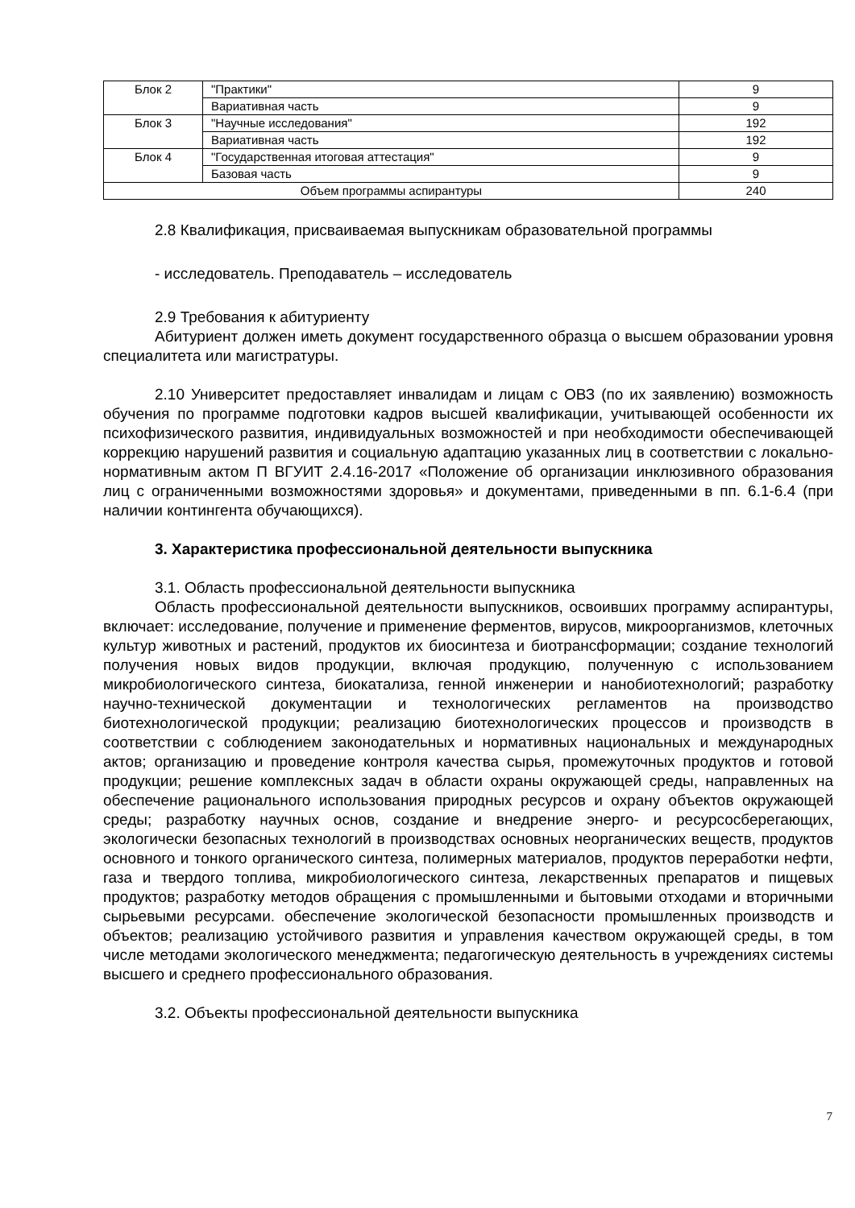| Блок 2 | "Практики" | 9 |
| | Вариативная часть | 9 |
| Блок 3 | "Научные исследования" | 192 |
| | Вариативная часть | 192 |
| Блок 4 | "Государственная итоговая аттестация" | 9 |
| | Базовая часть | 9 |
| Объем программы аспирантуры | | 240 |
2.8 Квалификация, присваиваемая выпускникам образовательной программы
- исследователь. Преподаватель – исследователь
2.9 Требования к абитуриенту
Абитуриент должен иметь документ государственного образца о высшем образовании уровня специалитета или магистратуры.
2.10 Университет предоставляет инвалидам и лицам с ОВЗ (по их заявлению) возможность обучения по программе подготовки кадров высшей квалификации, учитывающей особенности их психофизического развития, индивидуальных возможностей и при необходимости обеспечивающей коррекцию нарушений развития и социальную адаптацию указанных лиц в соответствии с локально-нормативным актом П ВГУИТ 2.4.16-2017 «Положение об организации инклюзивного образования лиц с ограниченными возможностями здоровья» и документами, приведенными в пп. 6.1-6.4 (при наличии контингента обучающихся).
3. Характеристика профессиональной деятельности выпускника
3.1. Область профессиональной деятельности выпускника
Область профессиональной деятельности выпускников, освоивших программу аспирантуры, включает: исследование, получение и применение ферментов, вирусов, микроорганизмов, клеточных культур животных и растений, продуктов их биосинтеза и биотрансформации; создание технологий получения новых видов продукции, включая продукцию, полученную с использованием микробиологического синтеза, биокатализа, генной инженерии и нанобиотехнологий; разработку научно-технической документации и технологических регламентов на производство биотехнологической продукции; реализацию биотехнологических процессов и производств в соответствии с соблюдением законодательных и нормативных национальных и международных актов; организацию и проведение контроля качества сырья, промежуточных продуктов и готовой продукции; решение комплексных задач в области охраны окружающей среды, направленных на обеспечение рационального использования природных ресурсов и охрану объектов окружающей среды; разработку научных основ, создание и внедрение энерго- и ресурсосберегающих, экологически безопасных технологий в производствах основных неорганических веществ, продуктов основного и тонкого органического синтеза, полимерных материалов, продуктов переработки нефти, газа и твердого топлива, микробиологического синтеза, лекарственных препаратов и пищевых продуктов; разработку методов обращения с промышленными и бытовыми отходами и вторичными сырьевыми ресурсами. обеспечение экологической безопасности промышленных производств и объектов; реализацию устойчивого развития и управления качеством окружающей среды, в том числе методами экологического менеджмента; педагогическую деятельность в учреждениях системы высшего и среднего профессионального образования.
3.2. Объекты профессиональной деятельности выпускника
7